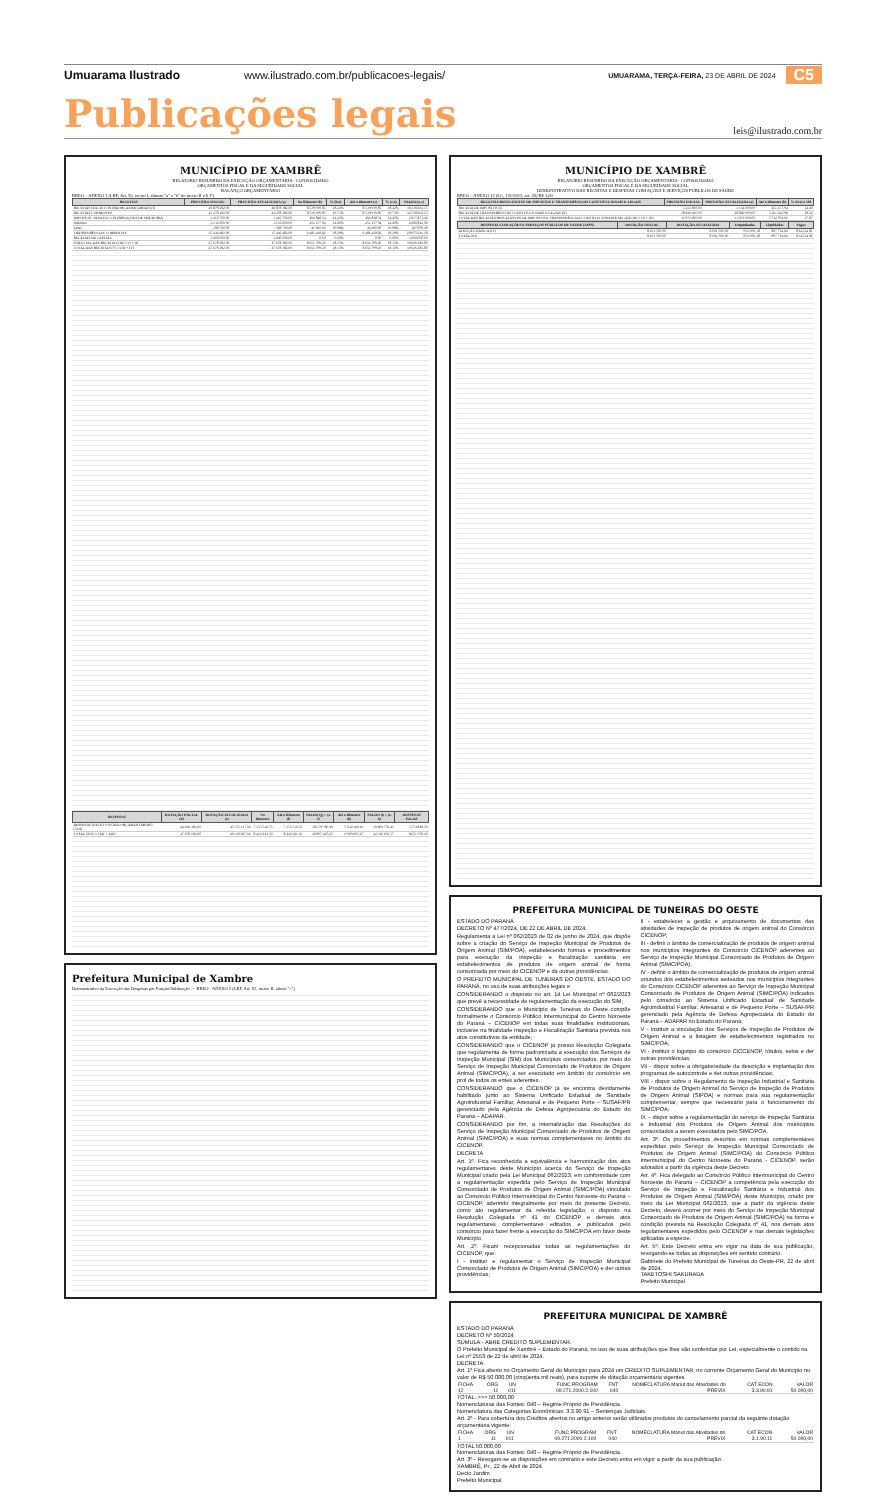Umuarama Ilustrado
www.ilustrado.com.br/publicacoes-legais/
UMUARAMA, TERÇA-FEIRA, 23 DE ABRIL DE 2024
C5
Publicações legais
leis@ilustrado.com.br
MUNICÍPIO DE XAMBRÊ
RELATÓRIO RESUMIDO DA EXECUÇÃO ORÇAMENTÁRIA - CONSOLIDADO
ORÇAMENTOS FISCAL E DA SEGURIDADE SOCIAL
BALANÇO ORÇAMENTÁRIO
RREO – ANEXO 1 (LRF, Art. 52, inciso I, alíneas "a" e "b" do inciso II e § 1º)
| RECEITAS | PREVISÃO INICIAL | PREVISÃO ATUALIZADA (a) | No Bimestre (b) | % (b/a) | Até o Bimestre (c) | % (c/a) | SALDO (a-c) |
| --- | --- | --- | --- | --- | --- | --- | --- |
| RECEITAS (EXCETO INTRAORÇAMENTÁRIAS) (I) | 46.878.182,00 | 46.878.182,00 | 8.539.919,85 | 18,22% | 8.539.919,85 | 18,22% | 38.338.262,15 |
| RECEITAS CORRENTES | 43.278.182,00 | 43.278.182,00 | 8.539.919,85 | 19,73% | 8.539.919,85 | 19,73% | 34.738.262,15 |
| IMPOSTOS, TAXAS E CONTRIBUIÇÕES DE MELHORIA | 3.410.700,00 | 3.410.700,00 | 492.848,54 | 14,45% | 492.848,54 | 14,45% | 2.917.851,46 |
| Impostos | 3.132.000,00 | 3.132.000,00 | 451.157,94 | 14,40% | 451.157,94 | 14,40% | 2.680.842,06 |
| Taxas | 208.700,00 | 208.700,00 | 41.690,60 | 19,98% | 41.690,60 | 19,98% | 167.009,40 |
| TRANSFERÊNCIAS CORRENTES | 35.436.482,00 | 35.436.482,00 | 6.481.438,82 | 18,29% | 6.481.438,82 | 18,29% | 28.955.043,18 |
| RECEITAS DE CAPITAL | 3.600.000,00 | 3.600.000,00 | 0,00 | 0,00% | 0,00 | 0,00% | 3.600.000,00 |
| SUBTOTAL DAS RECEITAS (III) = (I + II) | 47.678.182,00 | 47.678.182,00 | 8.651.799,20 | 18,15% | 8.651.799,20 | 18,15% | 39.026.382,80 |
| TOTAL DAS RECEITAS (V) = (III + IV) | 47.678.182,00 | 47.678.182,00 | 8.651.799,20 | 18,15% | 8.651.799,20 | 18,15% | 39.026.382,80 |
| DESPESAS | DOTAÇÃO INICIAL (d) | DOTAÇÃO ATUALIZADA (e) | No Bimestre | Até o Bimestre (f) | SALDO (g) = (e-f) | Até o Bimestre (h) | SALDO (i) = (e-h) | DESPESAS PAGAS |
| --- | --- | --- | --- | --- | --- | --- | --- | --- |
| DESPESAS (EXCETO INTRA-ORÇAMENTÁRIAS) (VIII) | 44.166.382,00 | 45.735.117,04 | 7.355.536,55 | 7.355.536,55 | 38.379.580,49 | 5.932.360,63 | 39.802.756,41 | 5.574.848,59 |
| TOTAL (XIV) = (XII + XIII) | 47.678.182,00 | 49.319.667,04 | 8.422.241,39 | 8.422.241,39 | 40.897.425,65 | 6.999.065,47 | 42.320.601,57 | 8.651.799,20 |
Prefeitura Municipal de Xambre
Demonstrativo da Execução das Despesas por Função/Subfunção — RREO - ANEXO 2 (LRF, Art. 52, inciso II, alínea "c")
MUNICÍPIO DE XAMBRÊ
RELATÓRIO RESUMIDO DA EXECUÇÃO ORÇAMENTÁRIA - CONSOLIDADO
ORÇAMENTOS FISCAL E DA SEGURIDADE SOCIAL
DEMONSTRATIVO DAS RECEITAS E DESPESAS COM AÇÕES E SERVIÇOS PÚBLICOS DE SAÚDE
RREO – ANEXO 12 (LC, 141/2012, art. 35) R$ 1,00
| RECEITAS RESULTANTES DE IMPOSTOS E TRANSFERÊNCIAS CONSTITUCIONAIS E LEGAIS | PREVISÃO INICIAL | PREVISÃO ATUALIZADA (a) | Até o Bimestre (b) | % (b/a) x 100 |
| --- | --- | --- | --- | --- |
| RECEITA DE IMPOSTOS (I) | 3.132.000,00 | 3.132.000,00 | 451.157,94 | 14,40 |
| RECEITA DE TRANSFERÊNCIAS CONSTITUCIONAIS E LEGAIS (II) | 28.840.000,00 | 28.840.000,00 | 5.261.636,98 | 18,24 |
| TOTAL DAS RECEITAS RESULTANTES DE IMPOSTOS E TRANSFERÊNCIAS CONSTITUCIONAIS E LEGAIS (III) = (I) + (II) | 31.972.000,00 | 31.972.000,00 | 5.712.794,92 | 17,87 |
| DESPESAS COM AÇÕES E SERVIÇOS PÚBLICOS DE SAÚDE (ASPS) | DOTAÇÃO INICIAL | DOTAÇÃO ATUALIZADA | Empenhadas | Liquidadas | Pagas |
| --- | --- | --- | --- | --- | --- |
| ATENÇÃO BÁSICA (IV) | 8.101.500,00 | 8.001.500,00 | 952.993,18 | 897.714,64 | 814.524,81 |
| TOTAL (XI) | 8.101.500,00 | 8.001.500,00 | 952.993,18 | 897.714,64 | 814.524,81 |
PREFEITURA MUNICIPAL DE TUNEIRAS DO OESTE
ESTADO DO PARANÁ
DECRETO Nº 477/2024, DE 22 DE ABRIL DE 2024.
Regulamenta a Lei nº 062/2023 de 02 de junho de 2024, que dispõe sobre a criação do Serviço de Inspeção Municipal de Produtos de Origem Animal (SIM/POA), estabelecendo formas e procedimentos para execução da inspeção e fiscalização sanitária em estabelecimentos de produtos de origem animal de forma consorciada por meio do CICENOP e dá outras providências.
O PREFEITO MUNICIPAL DE TUNEIRAS DO OESTE, ESTADO DO PARANÁ, no uso de suas atribuições legais e
CONSIDERANDO o disposto no art. 14 Lei Municipal nº 062/2023 que prevê a necessidade de regulamentação da execução do SIM;
CONSIDERANDO que o Município de Tuneiras do Oeste compõe formalmente o Consórcio Público Intermunicipal do Centro Noroeste do Paraná – CICENOP em todas suas finalidades institucionais, inclusive na finalidade Inspeção e Fiscalização Sanitária prevista nos atos constitutivos da entidade;
CONSIDERANDO que o CICENOP já possui Resolução Colegiada que regulamenta de forma padronizada a execução dos Serviços de Inspeção Municipal (SIM) dos Municípios consorciados, por meio do Serviço de Inspeção Municipal Consorciado de Produtos de Origem Animal (SIMC/POA), a ser executado em âmbito do consórcio em prol de todos os entes aderentes.
CONSIDERANDO que o CICENOP já se encontra devidamente habilitado junto ao Sistema Unificado Estadual de Sanidade Agroindustrial Familiar, Artesanal e de Pequeno Porte – SUSAF/PR gerenciado pela Agência de Defesa Agropecuária do Estado do Paraná – ADAPAR.
CONSIDERANDO por fim, a internalização das Resoluções do Serviço de Inspeção Municipal Consorciado de Produtos de Origem Animal (SIMC/POA) e suas normas complementares no âmbito do CICENOP.
DECRETA
Art. 1º. Fica reconhecida a equivalência e harmonização dos atos regulamentares deste Município acerca do Serviço de Inspeção Municipal criado pela Lei Municipal 062/2023, em conformidade com a regulamentação expedida pelo Serviço de Inspeção Municipal Consorciado de Produtos de Origem Animal (SIMC/POA) vinculado ao Consórcio Público Intermunicipal do Centro Noroeste do Paraná – CICENOP, aderindo integralmente por meio do presente Decreto, como ato regulamentar da referida legislação, o disposto na Resolução Colegiada nº 41 do CICENOP e demais atos regulamentares complementares editados e publicados pelo consórcio para fazer frente a execução do SIMC/POA em favor deste Município.
Art. 2º. Ficam recepcionadas todas as regulamentações do CICENOP, que:
I - instituir e regulamentar o Serviço de Inspeção Municipal Consorciado de Produtos de Origem Animal (SIMC/POA) e der outras providências;
II - estabelecer a gestão e arquivamento de documentos das atividades de inspeção de produtos de origem animal do Consórcio CICENOP;
III - definir o âmbito de comercialização de produtos de origem animal nos municípios integrantes do Consórcio CICENOP aderentes ao Serviço de Inspeção Municipal Consorciado de Produtos de Origem Animal (SIMC/POA);
IV - definir o âmbito de comercialização de produtos de origem animal oriundos dos estabelecimentos sedeados nos municípios integrantes do Consórcio CICENOP aderentes ao Serviço de Inspeção Municipal Consorciado de Produtos de Origem Animal (SIMC/POA) indicados pelo consórcio ao Sistema Unificado Estadual de Sanidade Agroindustrial Familiar, Artesanal e de Pequeno Porte – SUSAF/PR gerenciado pela Agência de Defesa Agropecuária do Estado do Paraná – ADAPAR no Estado do Paraná;
V - instituir a vinculação dos Serviços de Inspeção de Produtos de Origem Animal e a listagem de estabelecimentos registrados no SIMC/POA;
VI - instituir o logotipo do consórcio CICCENOP, rótulos, selos e der outras providências;
VII - dispor sobre a obrigatoriedade da descrição e implantação dos programas de autocontrole e der outras providências;
VIII - dispor sobre o Regulamento de Inspeção Industrial e Sanitária de Produtos de Origem Animal do Serviço de Inspeção de Produtos de Origem Animal (SIPOA) e normas para sua regulamentação complementar, sempre que necessário para o funcionamento do SIMC/POA;
IX – dispor sobre a regulamentação do serviço de Inspeção Sanitária e Industrial dos Produtos de Origem Animal dos municípios consorciados a serem executados pelo SIMC/POA.
Art. 3º. Os procedimentos descritos em normas complementares expedidas pelo Serviço de Inspeção Municipal Consorciado de Produtos de Origem Animal (SIMC/POA) do Consórcio Público Intermunicipal do Centro Noroeste do Paraná - CICENOP, serão adotados a partir da vigência deste Decreto.
Art. 4º. Fica delegado ao Consórcio Público Intermunicipal do Centro Noroeste do Paraná – CICENOP a competência pela execução do Serviço de Inspeção e Fiscalização Sanitária e Industrial dos Produtos de Origem Animal (SIM/POA) deste Município, criado por meio da Lei Municipal 062/2023, que a partir da vigência deste Decreto, deverá ocorrer por meio do Serviço de Inspeção Municipal Consorciado de Produtos de Origem Animal (SIMC/POA) na forma e condição prevista na Resolução Colegiada nº 41, nos demais atos regulamentares expedidos pelo CICENOP e nas demais legislações aplicadas a espécie.
Art. 5º. Este Decreto entra em vigor na data de sua publicação, revogando-se todas as disposições em sentido contrário.
Gabinete do Prefeito Municipal de Tuneiras do Oeste-PR, 22 de abril de 2024.
TAKETOSHI SAKURADA
Prefeito Municipal
PREFEITURA MUNICIPAL DE XAMBRÊ
ESTADO DO PARANÁ
DECRETO Nº 50/2024
SÚMULA:- ABRE CREDITO SUPLEMENTAR.
O Prefeito Municipal de Xambrê – Estado do Paraná, no uso de suas atribuições que lhes são conferidas por Lei, especialmente o contido na Lei nº 2553 de 22 de abril de 2024.
DECRETA
Art. 1º Fica aberto no Orçamento Geral do Município para 2024 um CREDITO SUPLEMENTAR, no corrente Orçamento Geral do Município no valor de R$ 50.000,00 (cinqüenta mil reais), para suporte de dotação orçamentária vigentes.
| FICHA 12 | ORG 11 | UN 011 | FUNC PROGRAM 09.271.2000.2.100 | FNT 040 | NOMECLATURA Manut das Atividades do PREVIX | CAT ECON 3.3.90.91 | VALOR 50.000,00 |
TOTAL..>>> 50.000,00
Nomenclaturas das Fontes: 040 – Regime Próprio de Previdência
Nomenclatura das Categorias Econômicas: 3.3.90.91 – Sentenças Judiciais.
Art. 2º - Para cobertura dos Créditos abertos no artigo anterior serão utilizados produtos do cancelamento parcial da seguinte dotação orçamentária vigente:
| FICHA 1 | ORG 11 | UN 011 | FUNC PROGRAM 09.271.2000.2.100 | FNT 040 | NOMECLATURA Manut das Atividades do PREVIX | CAT ECON 3.1.90.11 | VALOR 50.000,00 |
TOTAL 50.000,00
Nomenclaturas das Fontes: 040 – Regime Próprio de Previdência.
Art. 3º - Revogam-se as disposições em contrário e este Decreto entra em vigor a partir da sua publicação.
XAMBRÊ, Pr., 22 de Abril de 2024.
Decio Jardim
Prefeito Municipal